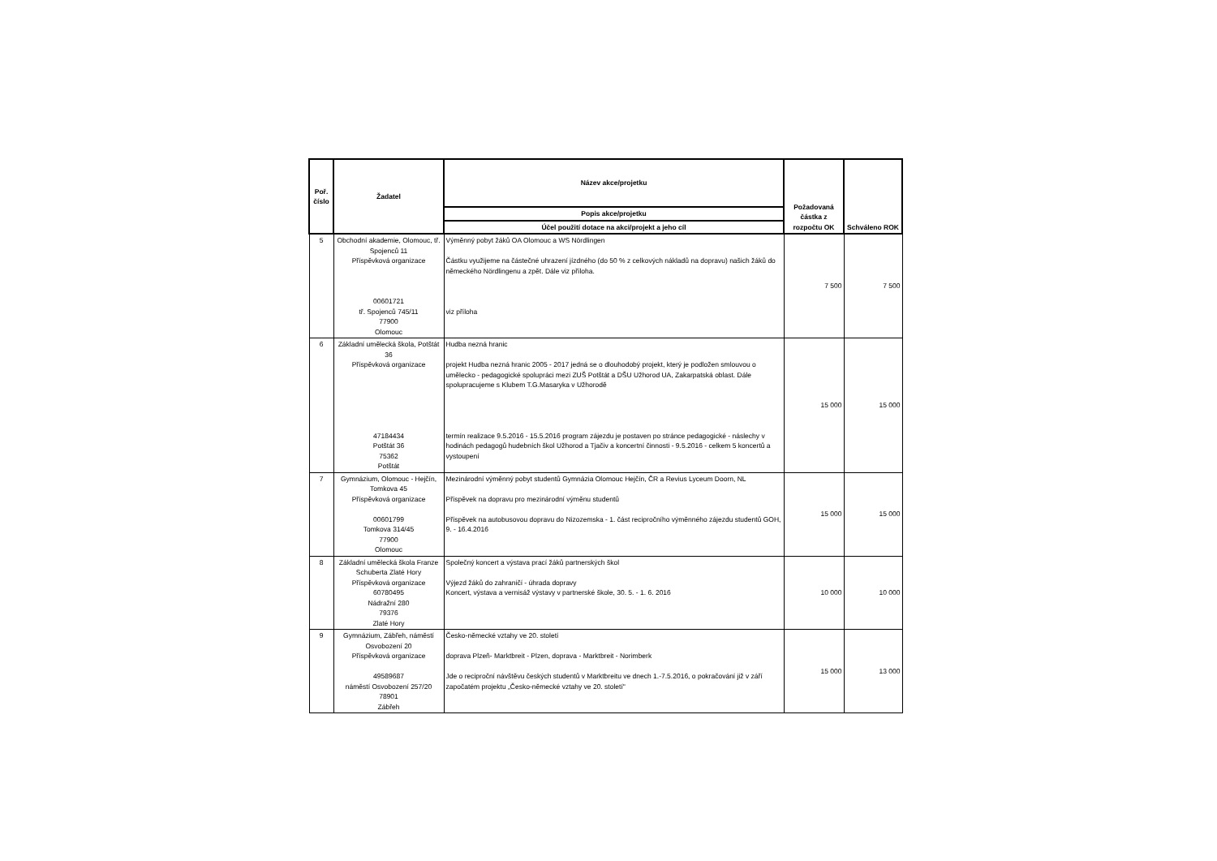| Poř. číslo | Žadatel | Název akce/projetku | Požadovaná částka z rozpočtu OK | Schváleno ROK |
| --- | --- | --- | --- | --- |
| | | Popis akce/projetku | | |
| | | Účel použití dotace na akci/projekt a jeho cíl | | |
| 5 | Obchodní akademie, Olomouc, tř. Spojenců 11 Příspěvková organizace 00601721 tř. Spojenců 745/11 77900 Olomouc | Výměnný pobyt žáků OA Olomouc a WS Nördlingen Částku využijeme na částečné uhrazení jízdného (do 50 % z celkových nákladů na dopravu) našich žáků do německého Nördlingenu a zpět. Dále viz příloha. viz příloha | 7 500 | 7 500 |
| 6 | Základní umělecká škola, Potštát 36 Příspěvková organizace 47184434 Potštát 36 75362 Potštát | Hudba nezná hranic projekt Hudba nezná hranic 2005 - 2017 jedná se o dlouhodobý projekt, který je podložen smlouvou o umělecko - pedagogické spolupráci mezi ZUŠ Potštát a DŠU Užhorod UA, Zakarpatská oblast. Dále spolupracujeme s Klubem T.G.Masaryka v Užhorodě termín realizace 9.5.2016 - 15.5.2016 program zájezdu je postaven po stránce pedagogické - náslechy v hodinách pedagogů hudebních škol Užhorod a Tjačiv a koncertní činnosti - 9.5.2016 - celkem 5 koncertů a vystoupení | 15 000 | 15 000 |
| 7 | Gymnázium, Olomouc - Hejčín, Tomkova 45 Příspěvková organizace 00601799 Tomkova 314/45 77900 Olomouc | Mezinárodní výměnný pobyt studentů Gymnázia Olomouc Hejčín, ČR a Revius Lyceum Doorn, NL Příspěvek na dopravu pro mezinárodní výměnu studentů Příspěvek na autobusovou dopravu do Nizozemska - 1. část recipročního výměnného zájezdu studentů GOH, 9. - 16.4.2016 | 15 000 | 15 000 |
| 8 | Základní umělecká škola Franze Schuberta Zlaté Hory Příspěvková organizace 60780495 Nádražní 280 79376 Zlaté Hory | Společný koncert a výstava prací žáků partnerských škol Výjezd žáků do zahraničí - úhrada dopravy Koncert, výstava a vernisáž výstavy v partnerské škole, 30. 5. - 1. 6. 2016 | 10 000 | 10 000 |
| 9 | Gymnázium, Zábřeh, náměstí Osvobození 20 Příspěvková organizace 49589687 náměstí Osvobození 257/20 78901 Zábřeh | Česko-německé vztahy ve 20. století doprava Plzeň- Marktbreit - Plzen, doprava - Marktbreit - Norimberk Jde o reciproční návštěvu českých studentů v Marktbreitu ve dnech 1.-7.5.2016, o pokračování již v září započatém projektu „Česko-německé vztahy ve 20. století" | 15 000 | 13 000 |